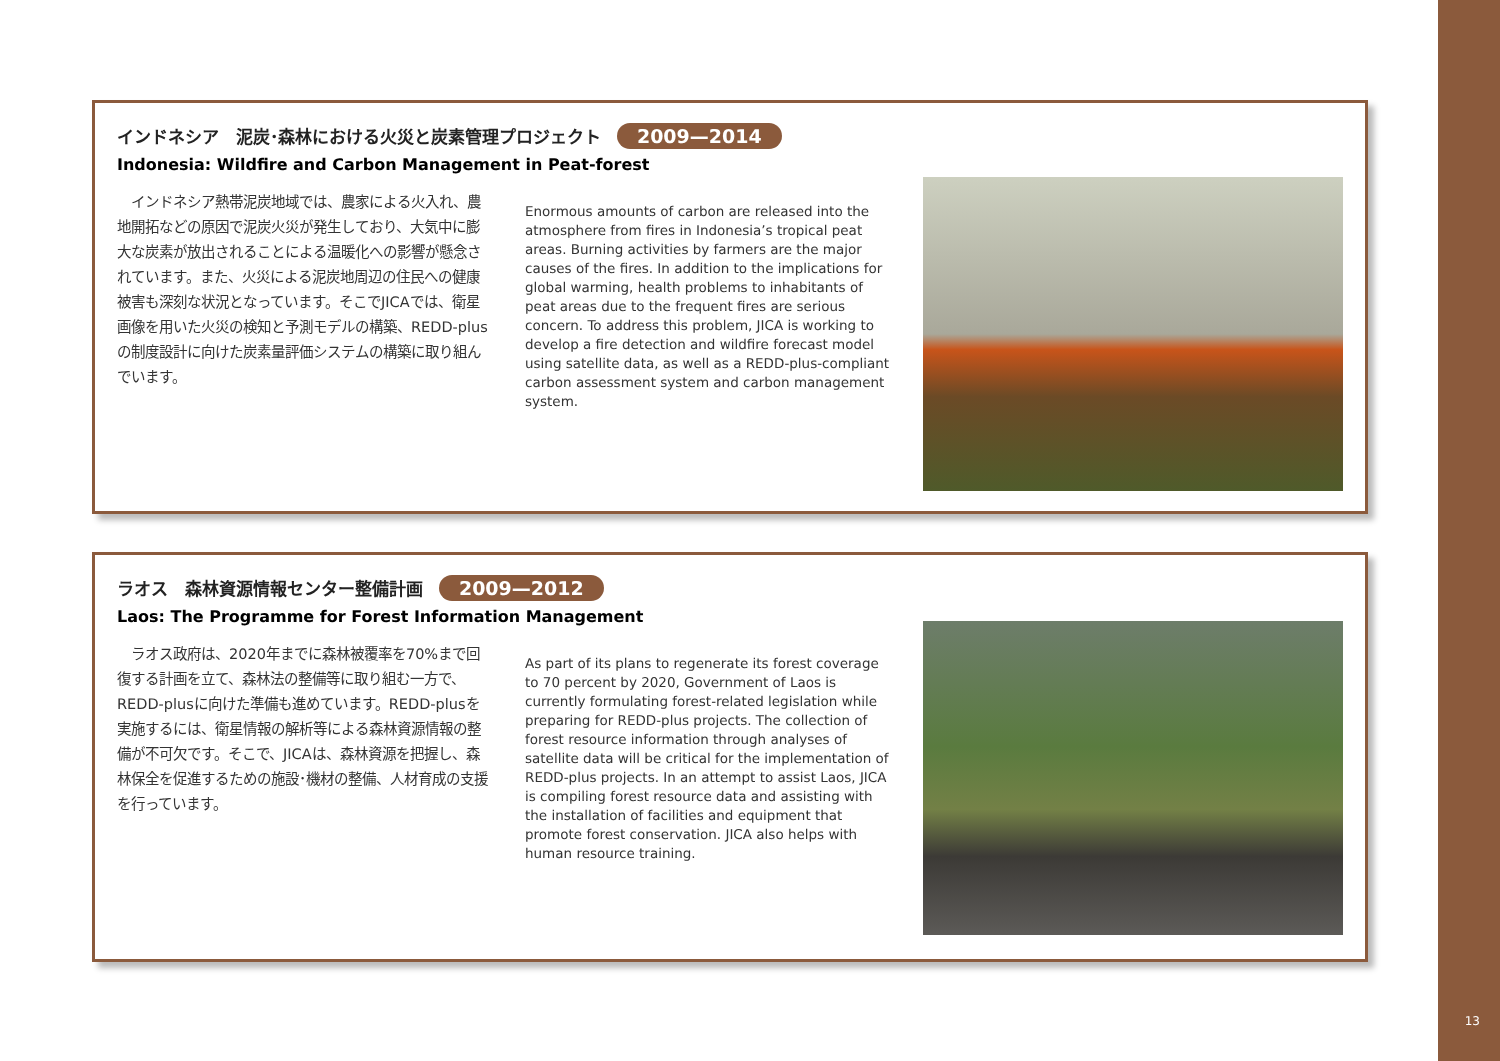インドネシア　泥炭･森林における火災と炭素管理プロジェクト 2009—2014
Indonesia: Wildfire and Carbon Management in Peat-forest
　インドネシア熱帯泥炭地域では、農家による火入れ、農地開拓などの原因で泥炭火災が発生しており、大気中に膨大な炭素が放出されることによる温暖化への影響が懸念されています。また、火災による泥炭地周辺の住民への健康被害も深刻な状況となっています。そこでJICAでは、衛星画像を用いた火災の検知と予測モデルの構築、REDD-plusの制度設計に向けた炭素量評価システムの構築に取り組んでいます。
Enormous amounts of carbon are released into the atmosphere from fires in Indonesia’s tropical peat areas. Burning activities by farmers are the major causes of the fires. In addition to the implications for global warming, health problems to inhabitants of peat areas due to the frequent fires are serious concern. To address this problem, JICA is working to develop a fire detection and wildfire forecast model using satellite data, as well as a REDD-plus-compliant carbon assessment system and carbon management system.
ラオス　森林資源情報センター整備計画 2009—2012
Laos: The Programme for Forest Information Management
　ラオス政府は、2020年までに森林被覆率を70%まで回復する計画を立て、森林法の整備等に取り組む一方で、REDD-plusに向けた準備も進めています。REDD-plusを実施するには、衛星情報の解析等による森林資源情報の整備が不可欠です。そこで、JICAは、森林資源を把握し、森林保全を促進するための施設･機材の整備、人材育成の支援を行っています。
As part of its plans to regenerate its forest coverage to 70 percent by 2020, Government of Laos is currently formulating forest-related legislation while preparing for REDD-plus projects. The collection of forest resource information through analyses of satellite data will be critical for the implementation of REDD-plus projects. In an attempt to assist Laos, JICA is compiling forest resource data and assisting with the installation of facilities and equipment that promote forest conservation. JICA also helps with human resource training.
13